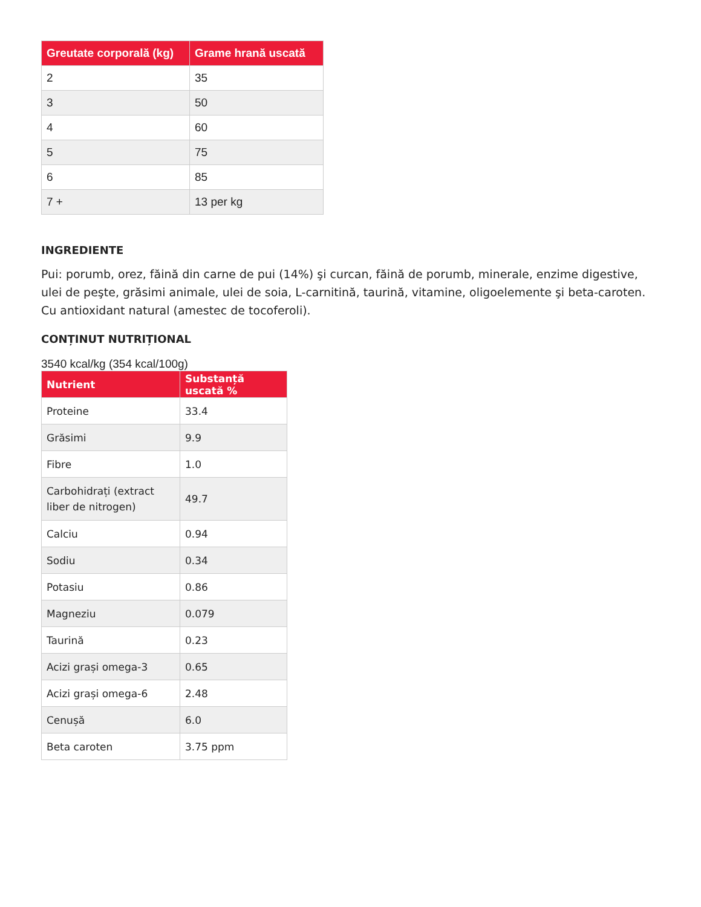| Greutate corporală (kg) | Grame hrană uscată |
| --- | --- |
| 2 | 35 |
| 3 | 50 |
| 4 | 60 |
| 5 | 75 |
| 6 | 85 |
| 7 + | 13 per kg |
INGREDIENTE
Pui: porumb, orez, făină din carne de pui (14%) şi curcan, făină de porumb, minerale, enzime digestive, ulei de peşte, grăsimi animale, ulei de soia, L-carnitină, taurină, vitamine, oligoelemente şi beta-caroten. Cu antioxidant natural (amestec de tocoferoli).
CONȚINUT NUTRIȚIONAL
3540 kcal/kg (354 kcal/100g)
| Nutrient | Substanță uscată % |
| --- | --- |
| Proteine | 33.4 |
| Grăsimi | 9.9 |
| Fibre | 1.0 |
| Carbohidrați (extract liber de nitrogen) | 49.7 |
| Calciu | 0.94 |
| Sodiu | 0.34 |
| Potasiu | 0.86 |
| Magneziu | 0.079 |
| Taurină | 0.23 |
| Acizi grași omega-3 | 0.65 |
| Acizi grași omega-6 | 2.48 |
| Cenușă | 6.0 |
| Beta caroten | 3.75 ppm |